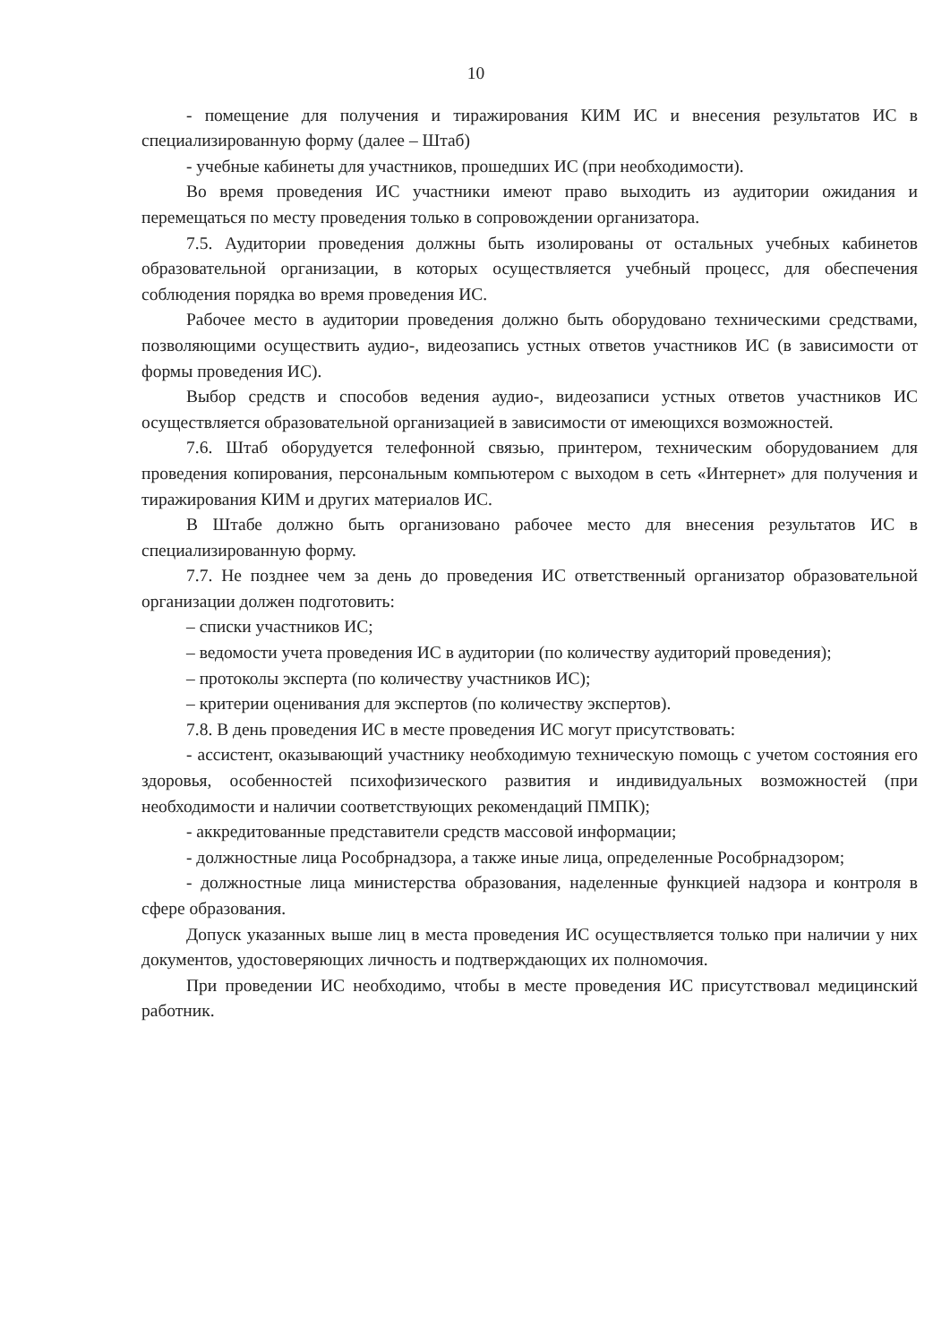10
- помещение для получения и тиражирования КИМ ИС и внесения результатов ИС в специализированную форму (далее – Штаб)
- учебные кабинеты для участников, прошедших ИС (при необходимости).
Во время проведения ИС участники имеют право выходить из аудитории ожидания и перемещаться по месту проведения только в сопровождении организатора.
7.5. Аудитории проведения должны быть изолированы от остальных учебных кабинетов образовательной организации, в которых осуществляется учебный процесс, для обеспечения соблюдения порядка во время проведения ИС.
Рабочее место в аудитории проведения должно быть оборудовано техническими средствами, позволяющими осуществить аудио-, видеозапись устных ответов участников ИС (в зависимости от формы проведения ИС).
Выбор средств и способов ведения аудио-, видеозаписи устных ответов участников ИС осуществляется образовательной организацией в зависимости от имеющихся возможностей.
7.6. Штаб оборудуется телефонной связью, принтером, техническим оборудованием для проведения копирования, персональным компьютером с выходом в сеть «Интернет» для получения и тиражирования КИМ и других материалов ИС.
В Штабе должно быть организовано рабочее место для внесения результатов ИС в специализированную форму.
7.7. Не позднее чем за день до проведения ИС ответственный организатор образовательной организации должен подготовить:
– списки участников ИС;
– ведомости учета проведения ИС в аудитории (по количеству аудиторий проведения);
– протоколы эксперта (по количеству участников ИС);
– критерии оценивания для экспертов (по количеству экспертов).
7.8. В день проведения ИС в месте проведения ИС могут присутствовать:
- ассистент, оказывающий участнику необходимую техническую помощь с учетом состояния его здоровья, особенностей психофизического развития и индивидуальных возможностей (при необходимости и наличии соответствующих рекомендаций ПМПК);
- аккредитованные представители средств массовой информации;
- должностные лица Рособрнадзора, а также иные лица, определенные Рособрнадзором;
- должностные лица министерства образования, наделенные функцией надзора и контроля в сфере образования.
Допуск указанных выше лиц в места проведения ИС осуществляется только при наличии у них документов, удостоверяющих личность и подтверждающих их полномочия.
При проведении ИС необходимо, чтобы в месте проведения ИС присутствовал медицинский работник.